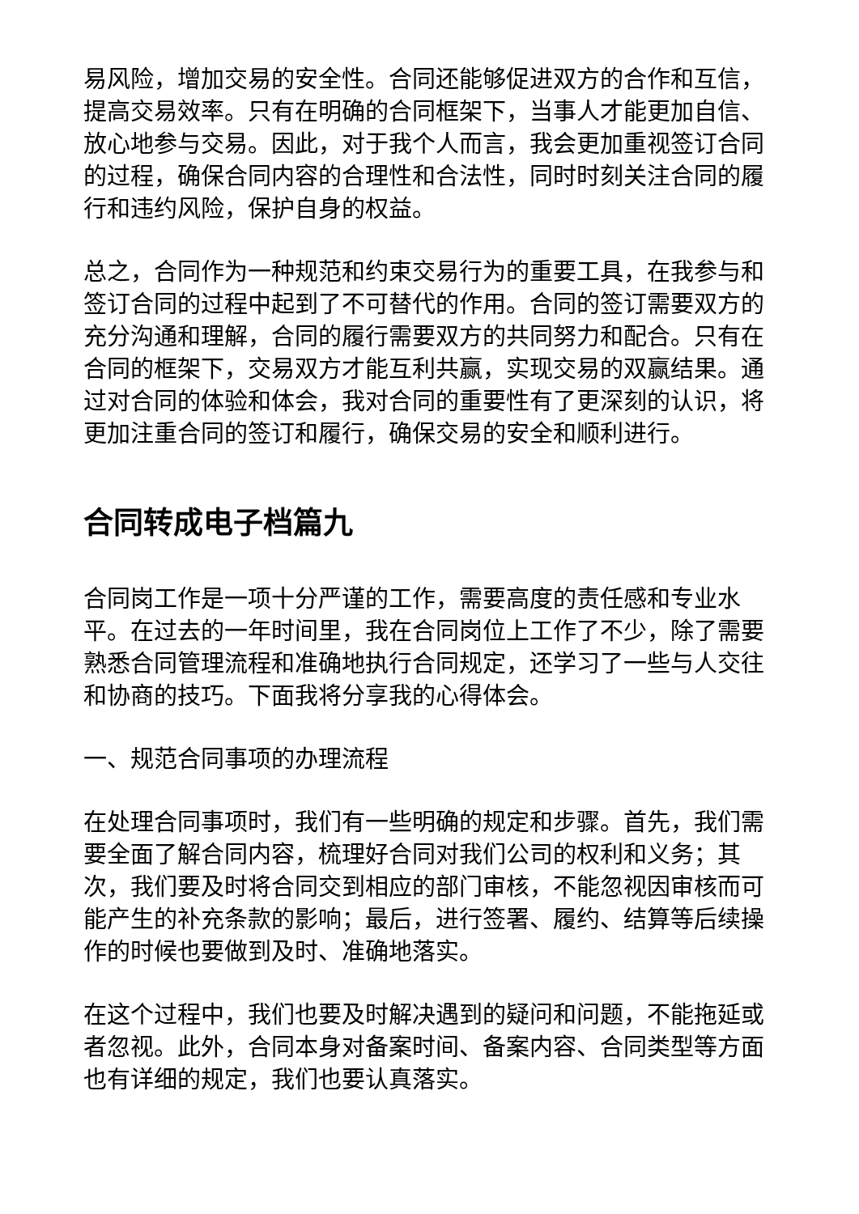易风险，增加交易的安全性。合同还能够促进双方的合作和互信，提高交易效率。只有在明确的合同框架下，当事人才能更加自信、放心地参与交易。因此，对于我个人而言，我会更加重视签订合同的过程，确保合同内容的合理性和合法性，同时时刻关注合同的履行和违约风险，保护自身的权益。
总之，合同作为一种规范和约束交易行为的重要工具，在我参与和签订合同的过程中起到了不可替代的作用。合同的签订需要双方的充分沟通和理解，合同的履行需要双方的共同努力和配合。只有在合同的框架下，交易双方才能互利共赢，实现交易的双赢结果。通过对合同的体验和体会，我对合同的重要性有了更深刻的认识，将更加注重合同的签订和履行，确保交易的安全和顺利进行。
合同转成电子档篇九
合同岗工作是一项十分严谨的工作，需要高度的责任感和专业水平。在过去的一年时间里，我在合同岗位上工作了不少，除了需要熟悉合同管理流程和准确地执行合同规定，还学习了一些与人交往和协商的技巧。下面我将分享我的心得体会。
一、规范合同事项的办理流程
在处理合同事项时，我们有一些明确的规定和步骤。首先，我们需要全面了解合同内容，梳理好合同对我们公司的权利和义务；其次，我们要及时将合同交到相应的部门审核，不能忽视因审核而可能产生的补充条款的影响；最后，进行签署、履约、结算等后续操作的时候也要做到及时、准确地落实。
在这个过程中，我们也要及时解决遇到的疑问和问题，不能拖延或者忽视。此外，合同本身对备案时间、备案内容、合同类型等方面也有详细的规定，我们也要认真落实。